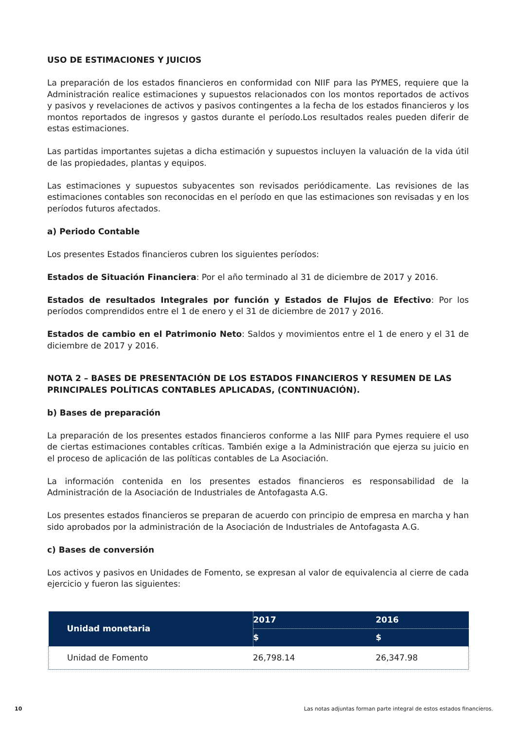USO DE ESTIMACIONES Y JUICIOS
La preparación de los estados financieros en conformidad con NIIF para las PYMES, requiere que la Administración realice estimaciones y supuestos relacionados con los montos reportados de activos y pasivos y revelaciones de activos y pasivos contingentes a la fecha de los estados financieros y los montos reportados de ingresos y gastos durante el período.Los resultados reales pueden diferir de estas estimaciones.
Las partidas importantes sujetas a dicha estimación y supuestos incluyen la valuación de la vida útil de las propiedades, plantas y equipos.
Las estimaciones y supuestos subyacentes son revisados periódicamente. Las revisiones de las estimaciones contables son reconocidas en el período en que las estimaciones son revisadas y en los períodos futuros afectados.
a) Periodo Contable
Los presentes Estados financieros cubren los siguientes períodos:
Estados de Situación Financiera: Por el año terminado al 31 de diciembre de 2017 y 2016.
Estados de resultados Integrales por función y Estados de Flujos de Efectivo: Por los períodos comprendidos entre el 1 de enero y el 31 de diciembre de 2017 y 2016.
Estados de cambio en el Patrimonio Neto: Saldos y movimientos entre el 1 de enero y el 31 de diciembre de 2017 y 2016.
NOTA 2 – BASES DE PRESENTACIÓN DE LOS ESTADOS FINANCIEROS Y RESUMEN DE LAS PRINCIPALES POLÍTICAS CONTABLES APLICADAS, (CONTINUACIÓN).
b) Bases de preparación
La preparación de los presentes estados financieros conforme a las NIIF para Pymes requiere el uso de ciertas estimaciones contables críticas. También exige a la Administración que ejerza su juicio en el proceso de aplicación de las políticas contables de La Asociación.
La información contenida en los presentes estados financieros es responsabilidad de la Administración de la Asociación de Industriales de Antofagasta A.G.
Los presentes estados financieros se preparan de acuerdo con principio de empresa en marcha y han sido aprobados por la administración de la Asociación de Industriales de Antofagasta A.G.
c) Bases de conversión
Los activos y pasivos en Unidades de Fomento, se expresan al valor de equivalencia al cierre de cada ejercicio y fueron las siguientes:
| Unidad monetaria | 2017 | 2016 |
| --- | --- | --- |
| | $ | $ |
| Unidad de Fomento | 26,798.14 | 26,347.98 |
10 Las notas adjuntas forman parte integral de estos estados financieros.